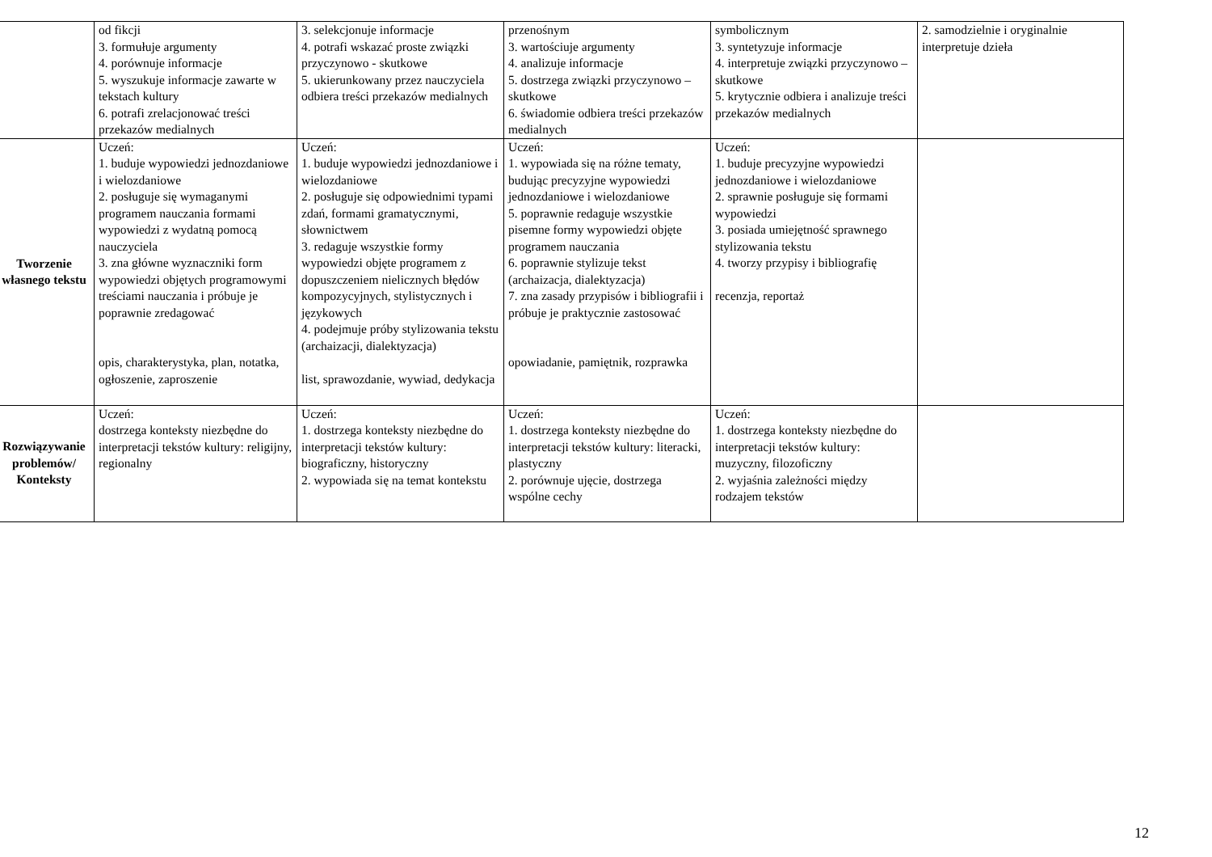| | od fikcji 3. formułuje argumenty 4. porównuje informacje 5. wyszukuje informacje zawarte w tekstach kultury 6. potrafi zrelacjonować treści przekazów medialnych | 3. selekcjonuje informacje 4. potrafi wskazać proste związki przyczynowo - skutkowe 5. ukierunkowany przez nauczyciela odbiera treści przekazów medialnych | przenośnym 3. wartościuje argumenty 4. analizuje informacje 5. dostrzega związki przyczynowo – skutkowe 6. świadomie odbiera treści przekazów medialnych | symbolicznym 3. syntetyzuje informacje 4. interpretuje związki przyczynowo – skutkowe 5. krytycznie odbiera i analizuje treści przekazów medialnych | 2. samodzielnie i oryginalnie interpretuje dzieła |
| Tworzenie własnego tekstu | Uczeń: 1. buduje wypowiedzi jednozdaniowe i wielozdaniowe 2. posługuje się wymaganymi programem nauczania formami wypowiedzi z wydatną pomocą nauczyciela 3. zna główne wyznaczniki form wypowiedzi objętych programowymi treściami nauczania i próbuje je poprawnie zredagować opis, charakterystyka, plan, notatka, ogłoszenie, zaproszenie | Uczeń: 1. buduje wypowiedzi jednozdaniowe i wielozdaniowe 2. posługuje się odpowiednimi typami zdań, formami gramatycznymi, słownictwem 3. redaguje wszystkie formy wypowiedzi objęte programem z dopuszczeniem nielicznych błędów kompozycyjnych, stylistycznych i językowych 4. podejmuje próby stylizowania tekstu (archaizacji, dialektyzacja) list, sprawozdanie, wywiad, dedykacja | Uczeń: 1. wypowiada się na różne tematy, budując precyzyjne wypowiedzi jednozdaniowe i wielozdaniowe 5. poprawnie redaguje wszystkie pisemne formy wypowiedzi objęte programem nauczania 6. poprawnie stylizuje tekst (archaizacja, dialektyzacja) 7. zna zasady przypisów i bibliografii i próbuje je praktycznie zastosować opowiadanie, pamiętnik, rozprawka | Uczeń: 1. buduje precyzyjne wypowiedzi jednozdaniowe i wielozdaniowe 2. sprawnie posługuje się formami wypowiedzi 3. posiada umiejętność sprawnego stylizowania tekstu 4. tworzy przypisy i bibliografię recenzja, reportaż | |
| Rozwiązywanie problemów/ Konteksty | Uczeń: dostrzega konteksty niezbędne do interpretacji tekstów kultury: religijny, regionalny | Uczeń: 1. dostrzega konteksty niezbędne do interpretacji tekstów kultury: biograficzny, historyczny 2. wypowiada się na temat kontekstu | Uczeń: 1. dostrzega konteksty niezbędne do interpretacji tekstów kultury: literacki, plastyczny 2. porównuje ujęcie, dostrzega wspólne cechy | Uczeń: 1. dostrzega konteksty niezbędne do interpretacji tekstów kultury: muzyczny, filozoficzny 2. wyjaśnia zależności między rodzajem tekstów | |
12